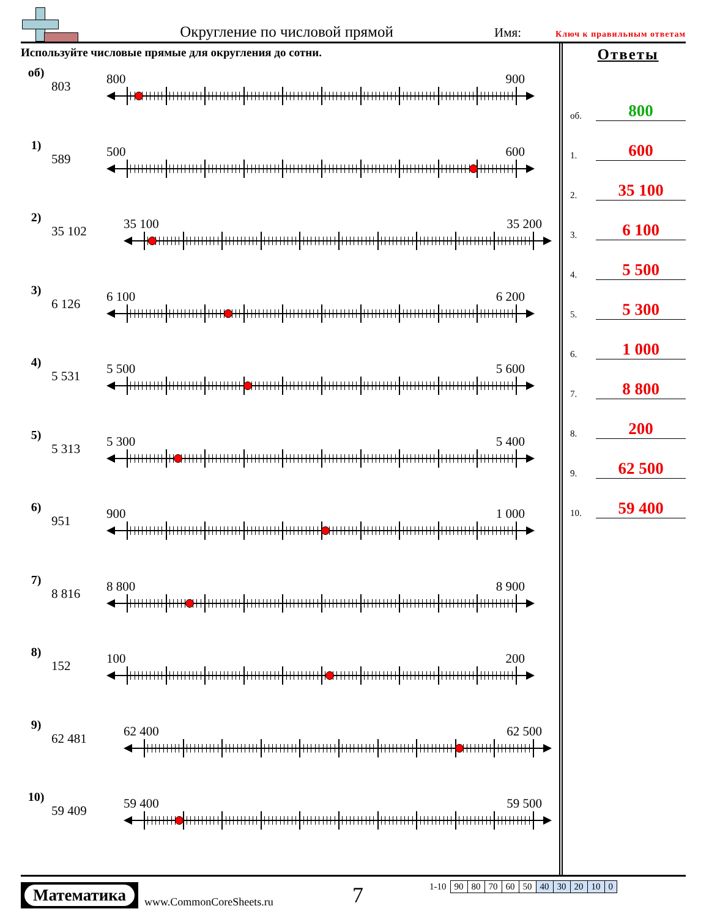Округление по числовой прямой
Имя:
Ключ к правильным ответам
Используйте числовые прямые для округления до сотни.
об)
803
800 900
1)
589
500 600
2)
35 102
35 100 35 200
3)
6 126
6 100 6 200
4)
5 531
5 500 5 600
5)
5 313
5 300 5 400
6)
951
900 1 000
7)
8 816
8 800 8 900
8)
152
100 200
9)
62 481
62 400 62 500
10)
59 409
59 400 59 500
Ответы
об. 800
1. 600
2. 35 100
3. 6 100
4. 5 500
5. 5 300
6. 1 000
7. 8 800
8. 200
9. 62 500
10. 59 400
Математика
www.CommonCoreSheets.ru
7
| 1-10 | 90 | 80 | 70 | 60 | 50 | 40 | 30 | 20 | 10 | 0 |